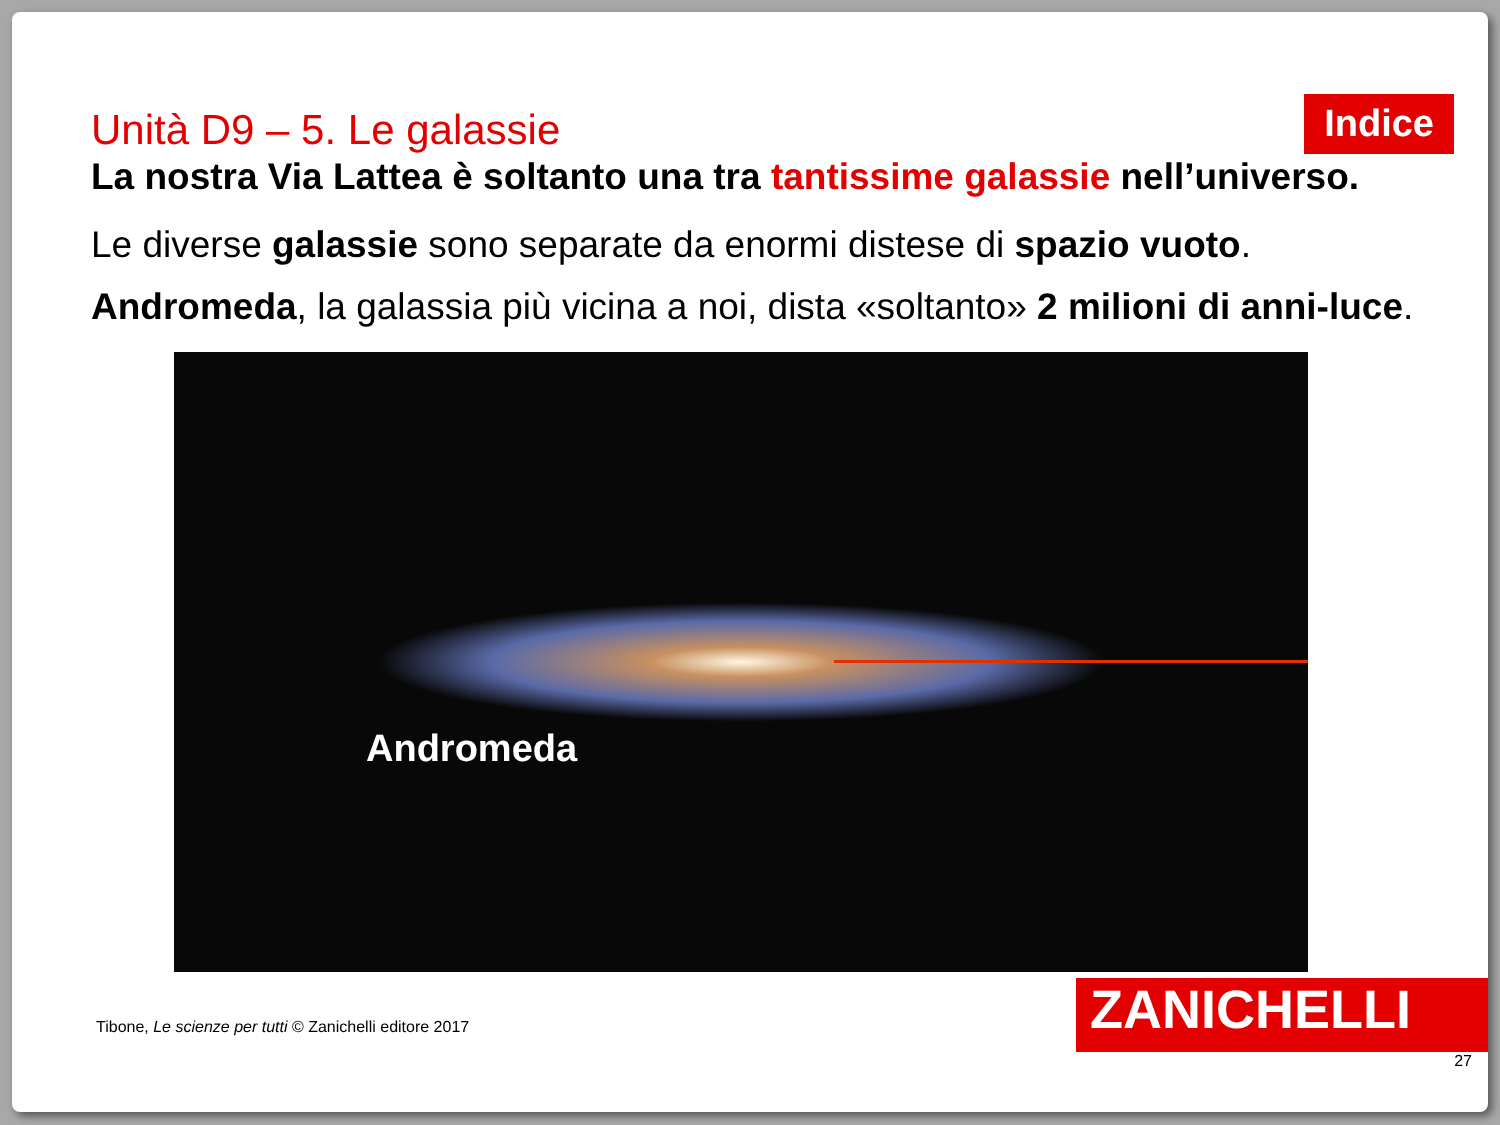Unità D9 – 5. Le galassie
Indice
La nostra Via Lattea è soltanto una tra tantissime galassie nell’universo.
Le diverse galassie sono separate da enormi distese di spazio vuoto.
Andromeda, la galassia più vicina a noi, dista «soltanto» 2 milioni di anni-luce.
Andromeda
Tibone, Le scienze per tutti © Zanichelli editore 2017
ZANICHELLI
27